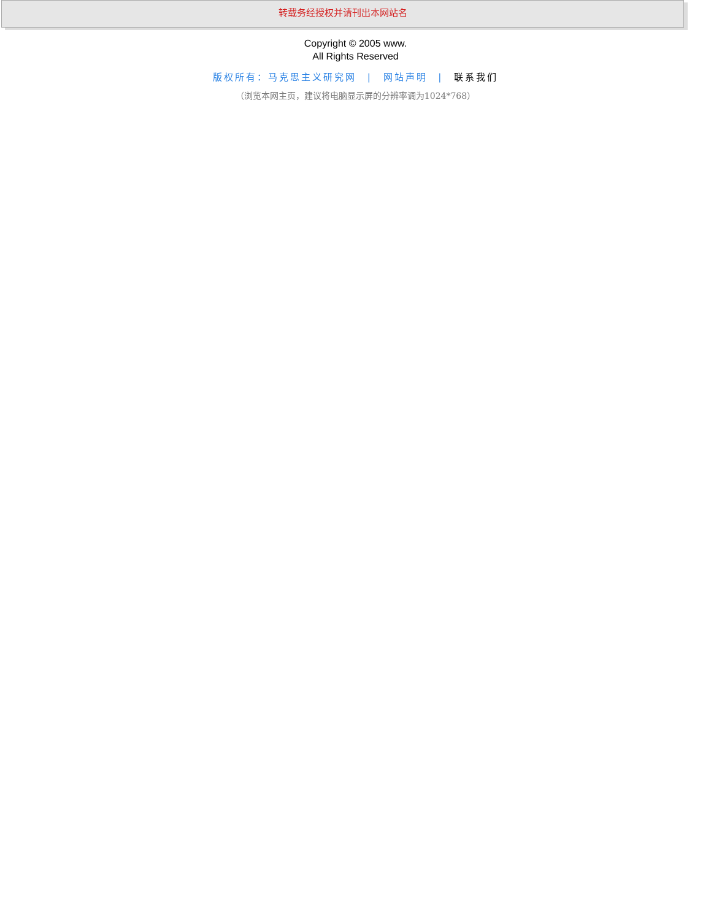转载务经授权并请刊出本网站名
Copyright © 2005 www.
All Rights Reserved
版权所有：马克思主义研究网 | 网站声明 | 联系我们
（浏览本网主页，建议将电脑显示屏的分辨率调为1024*768）